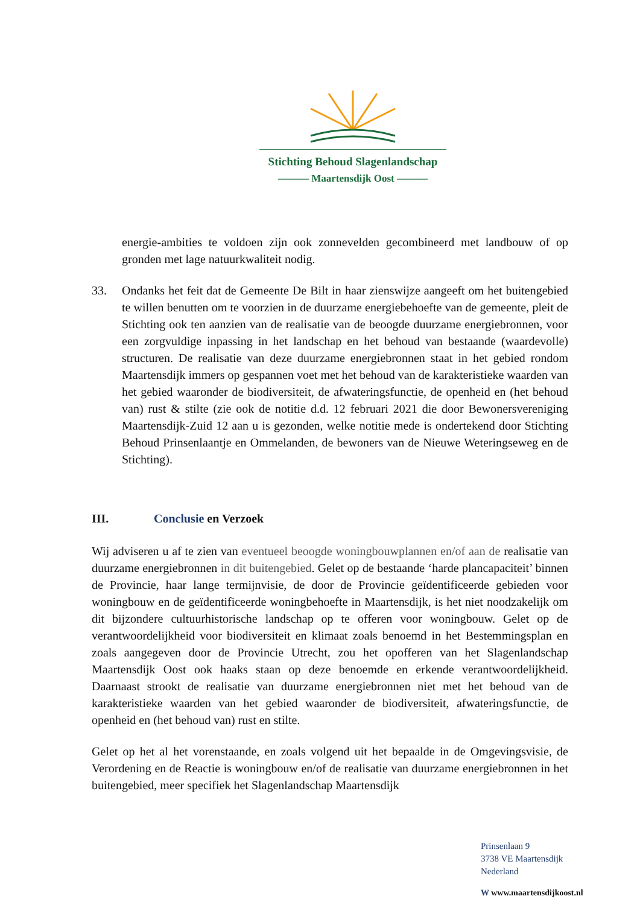Stichting Behoud Slagenlandschap
——— Maartensdijk Oost ———
energie-ambities te voldoen zijn ook zonnevelden gecombineerd met landbouw of op gronden met lage natuurkwaliteit nodig.
33. Ondanks het feit dat de Gemeente De Bilt in haar zienswijze aangeeft om het buitengebied te willen benutten om te voorzien in de duurzame energiebehoefte van de gemeente, pleit de Stichting ook ten aanzien van de realisatie van de beoogde duurzame energiebronnen, voor een zorgvuldige inpassing in het landschap en het behoud van bestaande (waardevolle) structuren. De realisatie van deze duurzame energiebronnen staat in het gebied rondom Maartensdijk immers op gespannen voet met het behoud van de karakteristieke waarden van het gebied waaronder de biodiversiteit, de afwateringsfunctie, de openheid en (het behoud van) rust & stilte (zie ook de notitie d.d. 12 februari 2021 die door Bewonersvereniging Maartensdijk-Zuid 12 aan u is gezonden, welke notitie mede is ondertekend door Stichting Behoud Prinsenlaantje en Ommelanden, de bewoners van de Nieuwe Weteringseweg en de Stichting).
III. Conclusie en Verzoek
Wij adviseren u af te zien van eventueel beoogde woningbouwplannen en/of aan de realisatie van duurzame energiebronnen in dit buitengebied. Gelet op de bestaande ‘harde plancapaciteit’ binnen de Provincie, haar lange termijnvisie, de door de Provincie geïdentificeerde gebieden voor woningbouw en de geïdentificeerde woningbehoefte in Maartensdijk, is het niet noodzakelijk om dit bijzondere cultuurhistorische landschap op te offeren voor woningbouw. Gelet op de verantwoordelijkheid voor biodiversiteit en klimaat zoals benoemd in het Bestemmingsplan en zoals aangegeven door de Provincie Utrecht, zou het opofferen van het Slagenlandschap Maartensdijk Oost ook haaks staan op deze benoemde en erkende verantwoordelijkheid. Daarnaast strookt de realisatie van duurzame energiebronnen niet met het behoud van de karakteristieke waarden van het gebied waaronder de biodiversiteit, afwateringsfunctie, de openheid en (het behoud van) rust en stilte.
Gelet op het al het vorenstaande, en zoals volgend uit het bepaalde in de Omgevingsvisie, de Verordening en de Reactie is woningbouw en/of de realisatie van duurzame energiebronnen in het buitengebied, meer specifiek het Slagenlandschap Maartensdijk
Prinsenlaan 9
3738 VE Maartensdijk
Nederland
W www.maartensdijkoost.nl